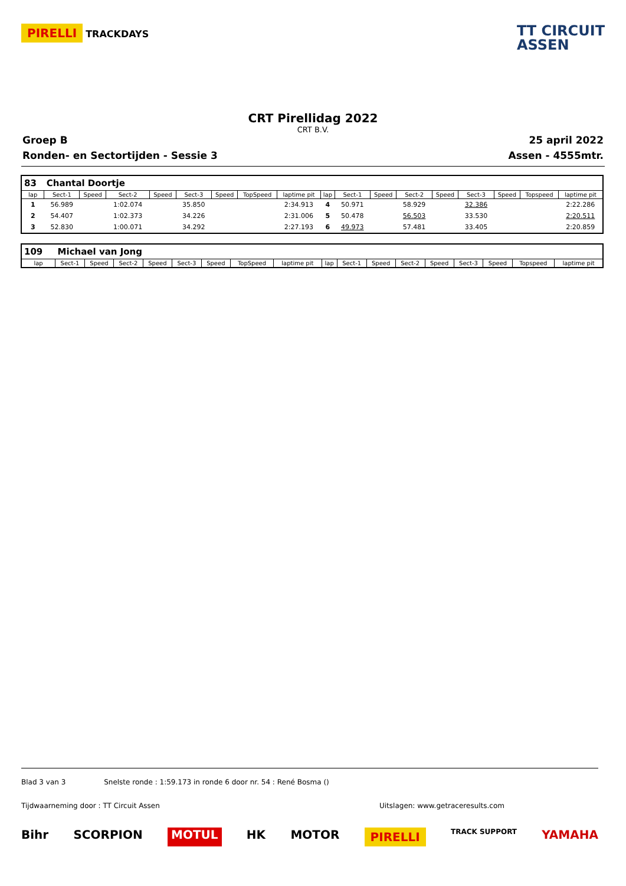PIRELLI TRACKDAYS
TT CIRCUIT
ASSEN
CRT Pirellidag 2022
CRT B.V.
Groep B 25 april 2022
Ronden- en Sectortijden - Sessie 3 Assen - 4555mtr.
| 83 | Chantal Doortje | | | | | | | | | | | | | | | | |
| lap | Sect-1 | Speed | Sect-2 | Speed | Sect-3 | Speed | TopSpeed | laptime pit | lap | Sect-1 | Speed | Sect-2 | Speed | Sect-3 | Speed | Topspeed | laptime pit |
| 1 | 56.989 | | 1:02.074 | | 35.850 | | | 2:34.913 | 4 | 50.971 | | 58.929 | | 32.386 | | | 2:22.286 |
| 2 | 54.407 | | 1:02.373 | | 34.226 | | | 2:31.006 | 5 | 50.478 | | 56.503 | | 33.530 | | | 2:20.511 |
| 3 | 52.830 | | 1:00.071 | | 34.292 | | | 2:27.193 | 6 | 49.973 | | 57.481 | | 33.405 | | | 2:20.859 |
| 109 | Michael van Jong | | | | | | | | | | | | | | | | |
| lap | Sect-1 | Speed | Sect-2 | Speed | Sect-3 | Speed | TopSpeed | laptime pit | lap | Sect-1 | Speed | Sect-2 | Speed | Sect-3 | Speed | Topspeed | laptime pit |
Blad 3 van 3 Snelste ronde : 1:59.173 in ronde 6 door nr. 54 : René Bosma ()
Tijdwaarneming door : TT Circuit Assen Uitslagen: www.getraceresults.com
Bihr SCORPION MOTUL HK MOTOR PIRELLI TRACK SUPPORT YAMAHA